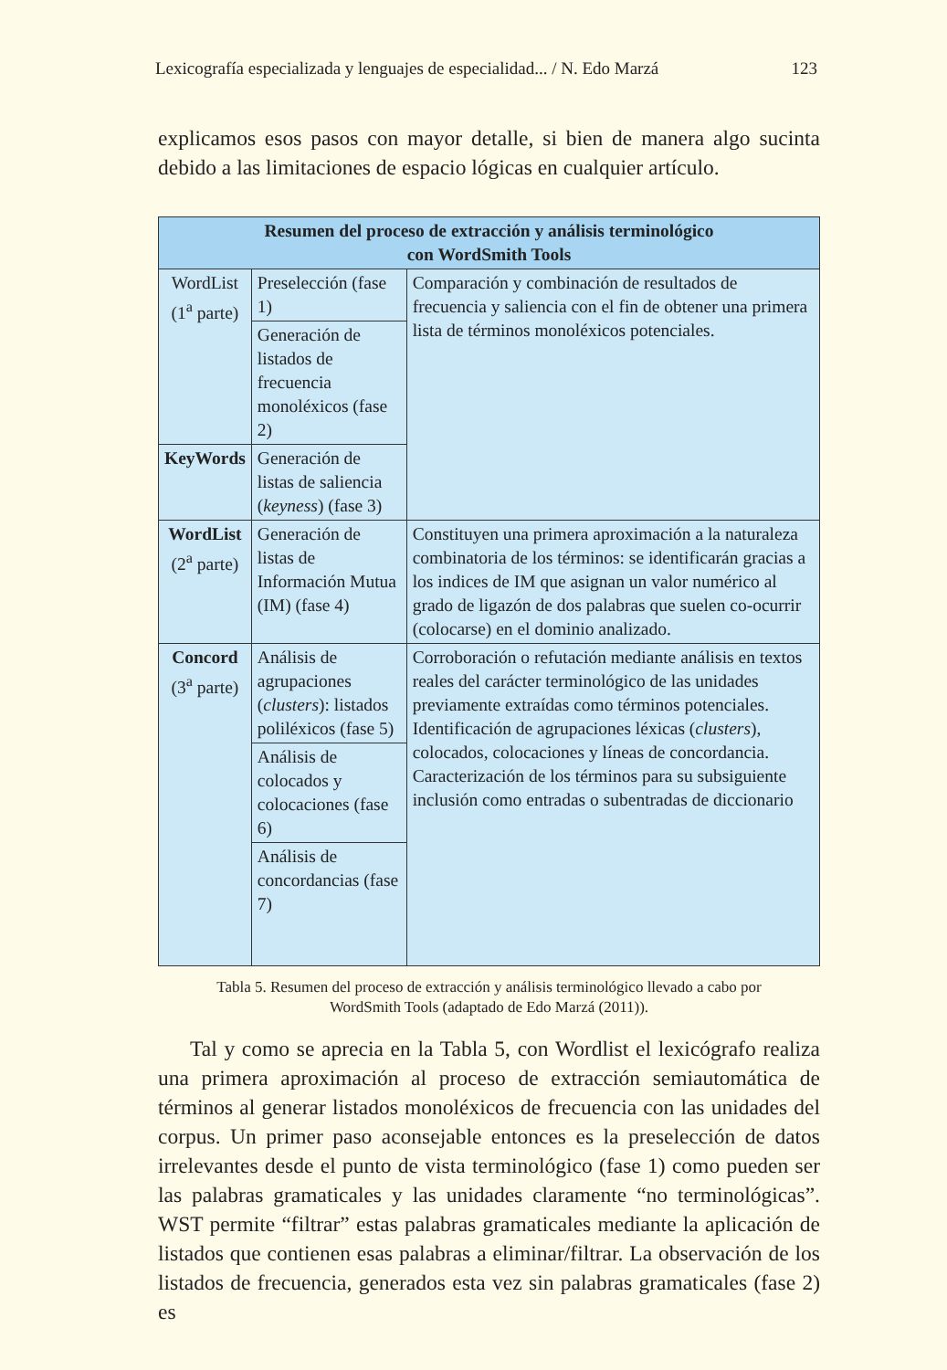Lexicografía especializada y lenguajes de especialidad... / N. Edo Marzá 123
explicamos esos pasos con mayor detalle, si bien de manera algo sucinta debido a las limitaciones de espacio lógicas en cualquier artículo.
| Resumen del proceso de extracción y análisis terminológico con WordSmith Tools | | |
| --- | --- | --- |
| WordList (1<sup>a</sup> parte) | Preselección (fase 1) | Comparación y combinación de resultados de frecuencia y saliencia con el fin de obtener una primera lista de términos monoléxicos potenciales. |
| | Generación de listados de frecuencia monoléxicos (fase 2) | |
| KeyWords | Generación de listas de saliencia ( keyness ) (fase 3) | |
| WordList (2<sup>a</sup> parte) | Generación de listas de Información Mutua (IM) (fase 4) | Constituyen una primera aproximación a la naturaleza combinatoria de los términos: se identificarán gracias a los indices de IM que asignan un valor numérico al grado de ligazón de dos palabras que suelen co-ocurrir (colocarse) en el dominio analizado. |
| Concord (3<sup>a</sup> parte) | Análisis de agrupaciones ( clusters ): listados poliléxicos (fase 5) | Corroboración o refutación mediante análisis en textos reales del carácter terminológico de las unidades previamente extraídas como términos potenciales. Identificación de agrupaciones léxicas ( clusters ), colocados, colocaciones y líneas de concordancia. Caracterización de los términos para su subsiguiente inclusión como entradas o subentradas de diccionario |
| | Análisis de colocados y colocaciones (fase 6) | |
| | Análisis de concordancias (fase 7) | |
Tabla 5. Resumen del proceso de extracción y análisis terminológico llevado a cabo por
WordSmith Tools (adaptado de Edo Marzá (2011)).
Tal y como se aprecia en la Tabla 5, con Wordlist el lexicógrafo realiza una primera aproximación al proceso de extracción semiautomática de términos al generar listados monoléxicos de frecuencia con las unidades del corpus. Un primer paso aconsejable entonces es la preselección de datos irrelevantes desde el punto de vista terminológico (fase 1) como pueden ser las palabras gramaticales y las unidades claramente “no terminológicas”. WST permite “filtrar” estas palabras gramaticales mediante la aplicación de listados que contienen esas palabras a eliminar/filtrar. La observación de los listados de frecuencia, generados esta vez sin palabras gramaticales (fase 2) es